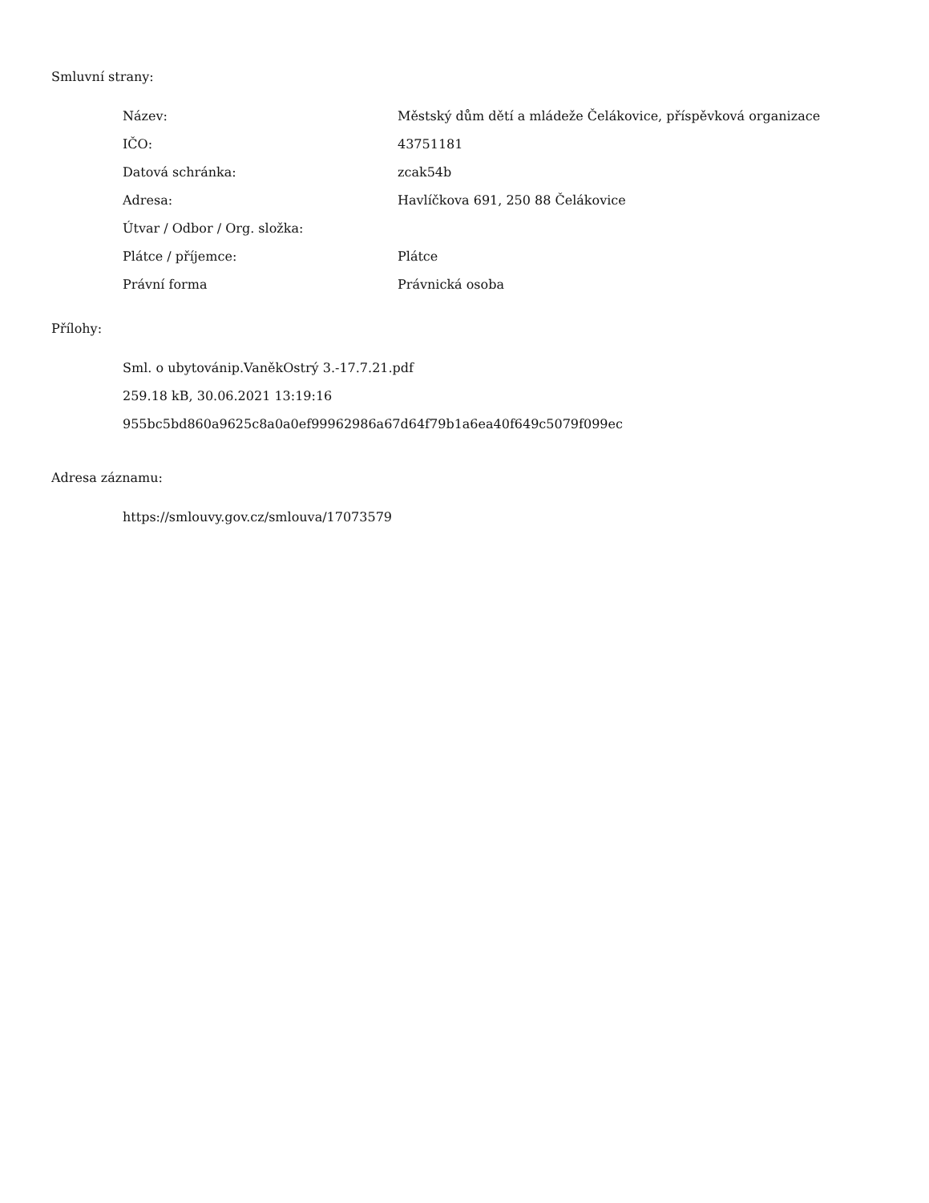Smluvní strany:
| Název: | Městský dům dětí a mládeže Čelákovice, příspěvková organizace |
| IČO: | 43751181 |
| Datová schránka: | zcak54b |
| Adresa: | Havlíčkova 691, 250 88 Čelákovice |
| Útvar / Odbor / Org. složka: | |
| Plátce / příjemce: | Plátce |
| Právní forma | Právnická osoba |
Přílohy:
Sml. o ubytovánip.VaněkOstrý 3.-17.7.21.pdf
259.18 kB, 30.06.2021 13:19:16
955bc5bd860a9625c8a0a0ef99962986a67d64f79b1a6ea40f649c5079f099ec
Adresa záznamu:
https://smlouvy.gov.cz/smlouva/17073579